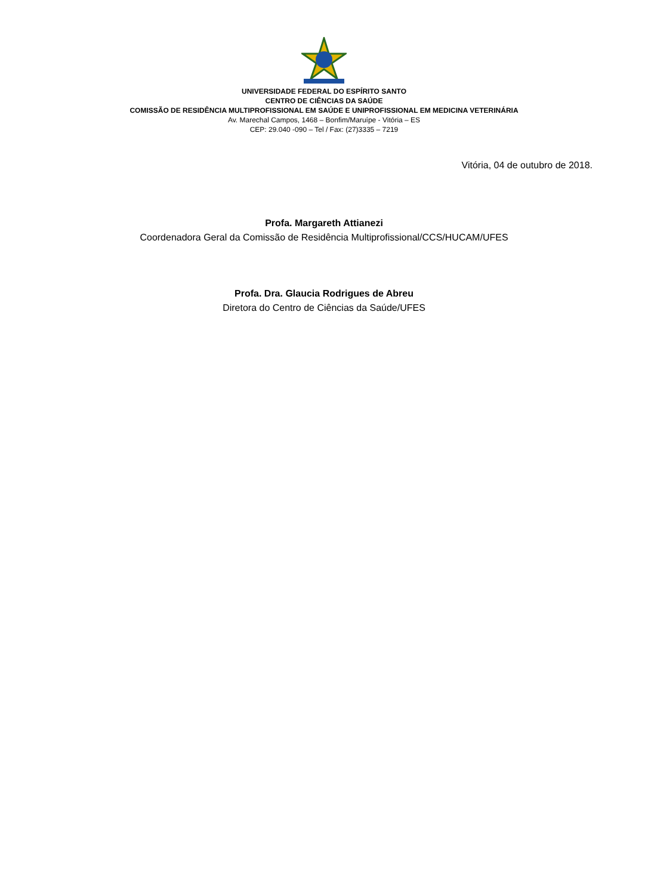UNIVERSIDADE FEDERAL DO ESPÍRITO SANTO
CENTRO DE CIÊNCIAS DA SAÚDE
COMISSÃO DE RESIDÊNCIA MULTIPROFISSIONAL EM SAÚDE E UNIPROFISSIONAL EM MEDICINA VETERINÁRIA
Av. Marechal Campos, 1468 – Bonfim/Maruípe - Vitória – ES
CEP: 29.040 -090 – Tel / Fax: (27)3335 – 7219
Vitória, 04 de outubro de 2018.
Profa. Margareth Attianezi
Coordenadora Geral da Comissão de Residência Multiprofissional/CCS/HUCAM/UFES
Profa. Dra. Glaucia Rodrigues de Abreu
Diretora do Centro de Ciências da Saúde/UFES